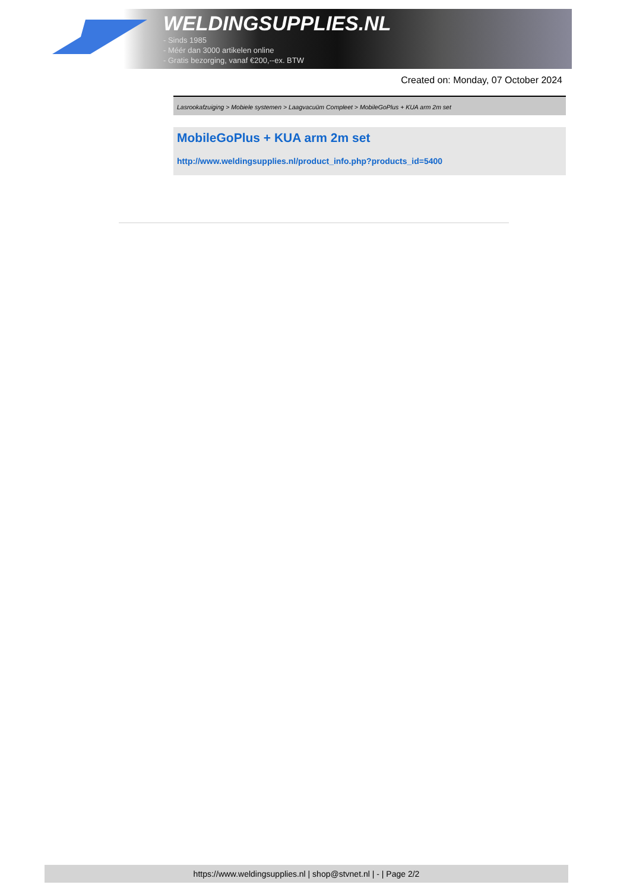WELDINGSUPPLIES.NL
- Sinds 1985
- Méér dan 3000 artikelen online
- Gratis bezorging, vanaf €200,--ex. BTW
Created on: Monday, 07 October 2024
Lasrookafzuiging > Mobiele systemen > Laagvacuüm Compleet > MobileGoPlus + KUA arm 2m set
MobileGoPlus + KUA arm 2m set
http://www.weldingsupplies.nl/product_info.php?products_id=5400
https://www.weldingsupplies.nl | shop@stvnet.nl | - | Page 2/2